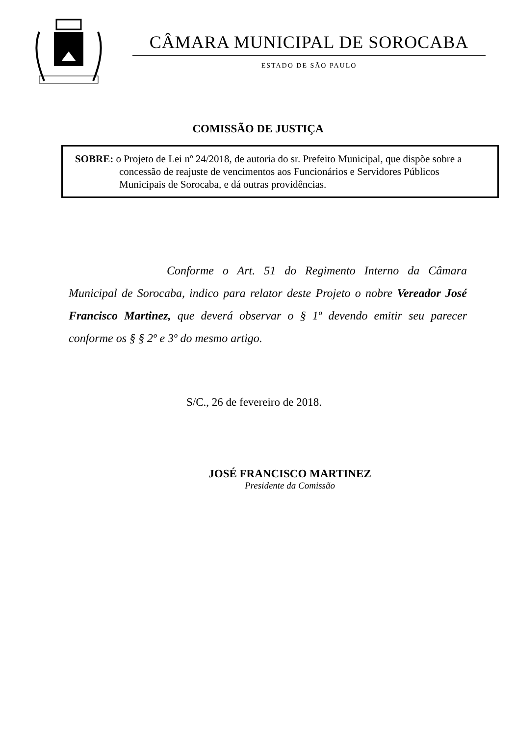CÂMARA MUNICIPAL DE SOROCABA
ESTADO DE SÃO PAULO
COMISSÃO DE JUSTIÇA
SOBRE: o Projeto de Lei nº 24/2018, de autoria do sr. Prefeito Municipal, que dispõe sobre a concessão de reajuste de vencimentos aos Funcionários e Servidores Públicos Municipais de Sorocaba, e dá outras providências.
Conforme o Art. 51 do Regimento Interno da Câmara Municipal de Sorocaba, indico para relator deste Projeto o nobre Vereador José Francisco Martinez, que deverá observar o § 1º devendo emitir seu parecer conforme os § § 2º e 3º do mesmo artigo.
S/C., 26 de fevereiro de 2018.
JOSÉ FRANCISCO MARTINEZ
Presidente da Comissão